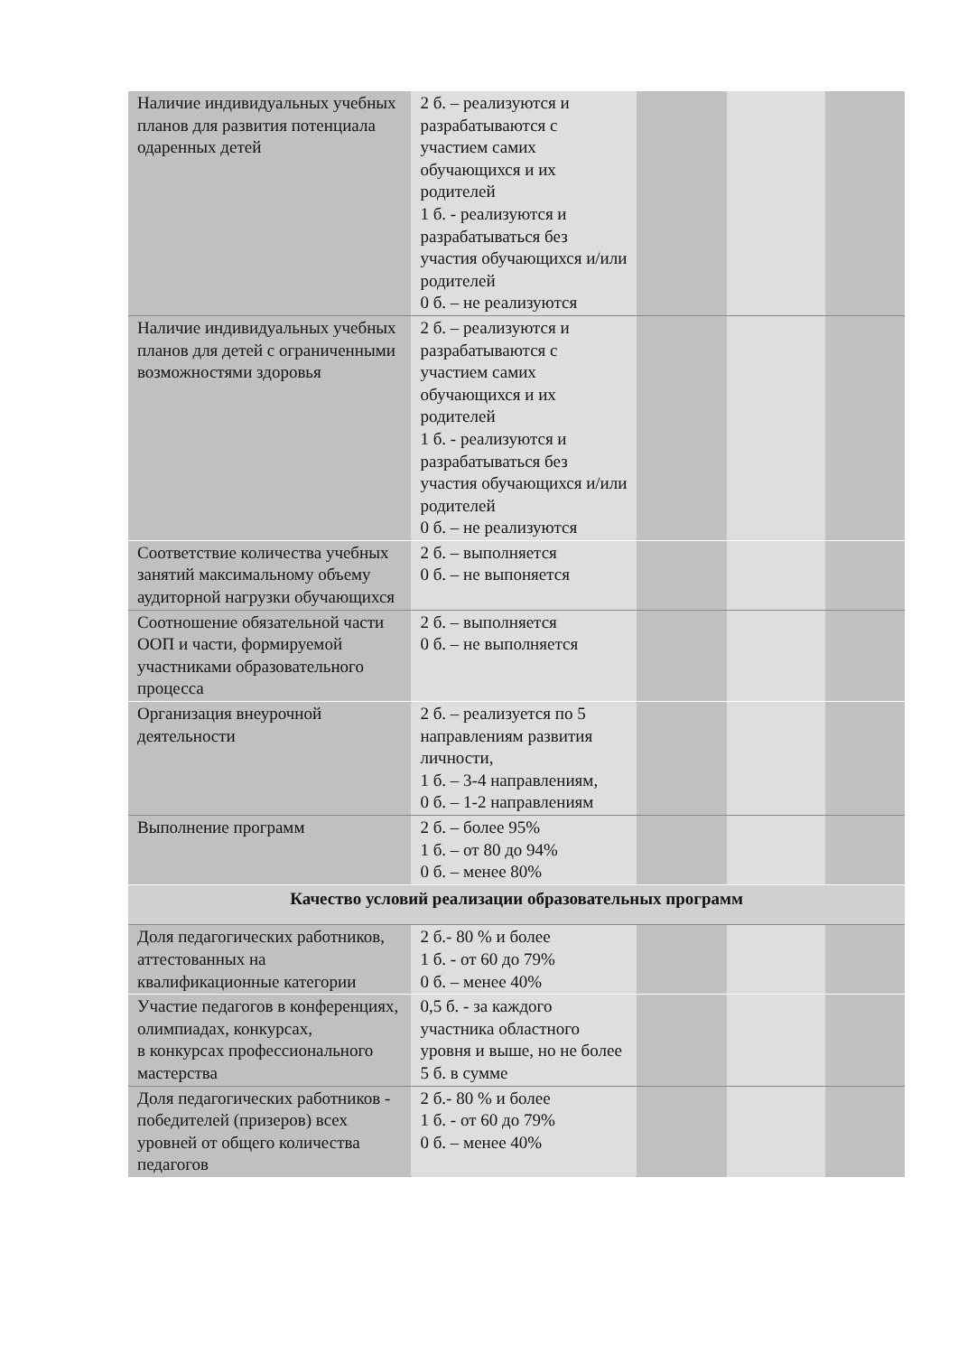| Наличие индивидуальных учебных планов для развития потенциала одаренных детей | 2 б. – реализуются и разрабатываются с участием самих обучающихся и их родителей 1 б. - реализуются и разрабатываться без участия обучающихся и/или родителей 0 б. – не реализуются | | | |
| Наличие индивидуальных учебных планов для детей с ограниченными возможностями здоровья | 2 б. – реализуются и разрабатываются с участием самих обучающихся и их родителей 1 б. - реализуются и разрабатываться без участия обучающихся и/или родителей 0 б. – не реализуются | | | |
| Соответствие количества учебных занятий максимальному объему аудиторной нагрузки обучающихся | 2 б. – выполняется 0 б. – не выпоняется | | | |
| Соотношение обязательной части ООП и части, формируемой участниками образовательного процесса | 2 б. – выполняется 0 б. – не выполняется | | | |
| Организация внеурочной деятельности | 2 б. – реализуется по 5 направлениям развития личности, 1 б. – 3-4 направлениям, 0 б. – 1-2 направлениям | | | |
| Выполнение программ | 2 б. – более 95% 1 б. – от 80 до 94% 0 б. – менее 80% | | | |
| Качество условий реализации образовательных программ | | | | |
| Доля педагогических работников, аттестованных на квалификационные категории | 2 б.- 80 % и более 1 б. - от 60 до 79% 0 б. – менее 40% | | | |
| Участие педагогов в конференциях, олимпиадах, конкурсах, в конкурсах профессионального мастерства | 0,5 б. - за каждого участника областного уровня и выше, но не более 5 б. в сумме | | | |
| Доля педагогических работников - победителей (призеров) всех уровней от общего количества педагогов | 2 б.- 80 % и более 1 б. - от 60 до 79% 0 б. – менее 40% | | | |